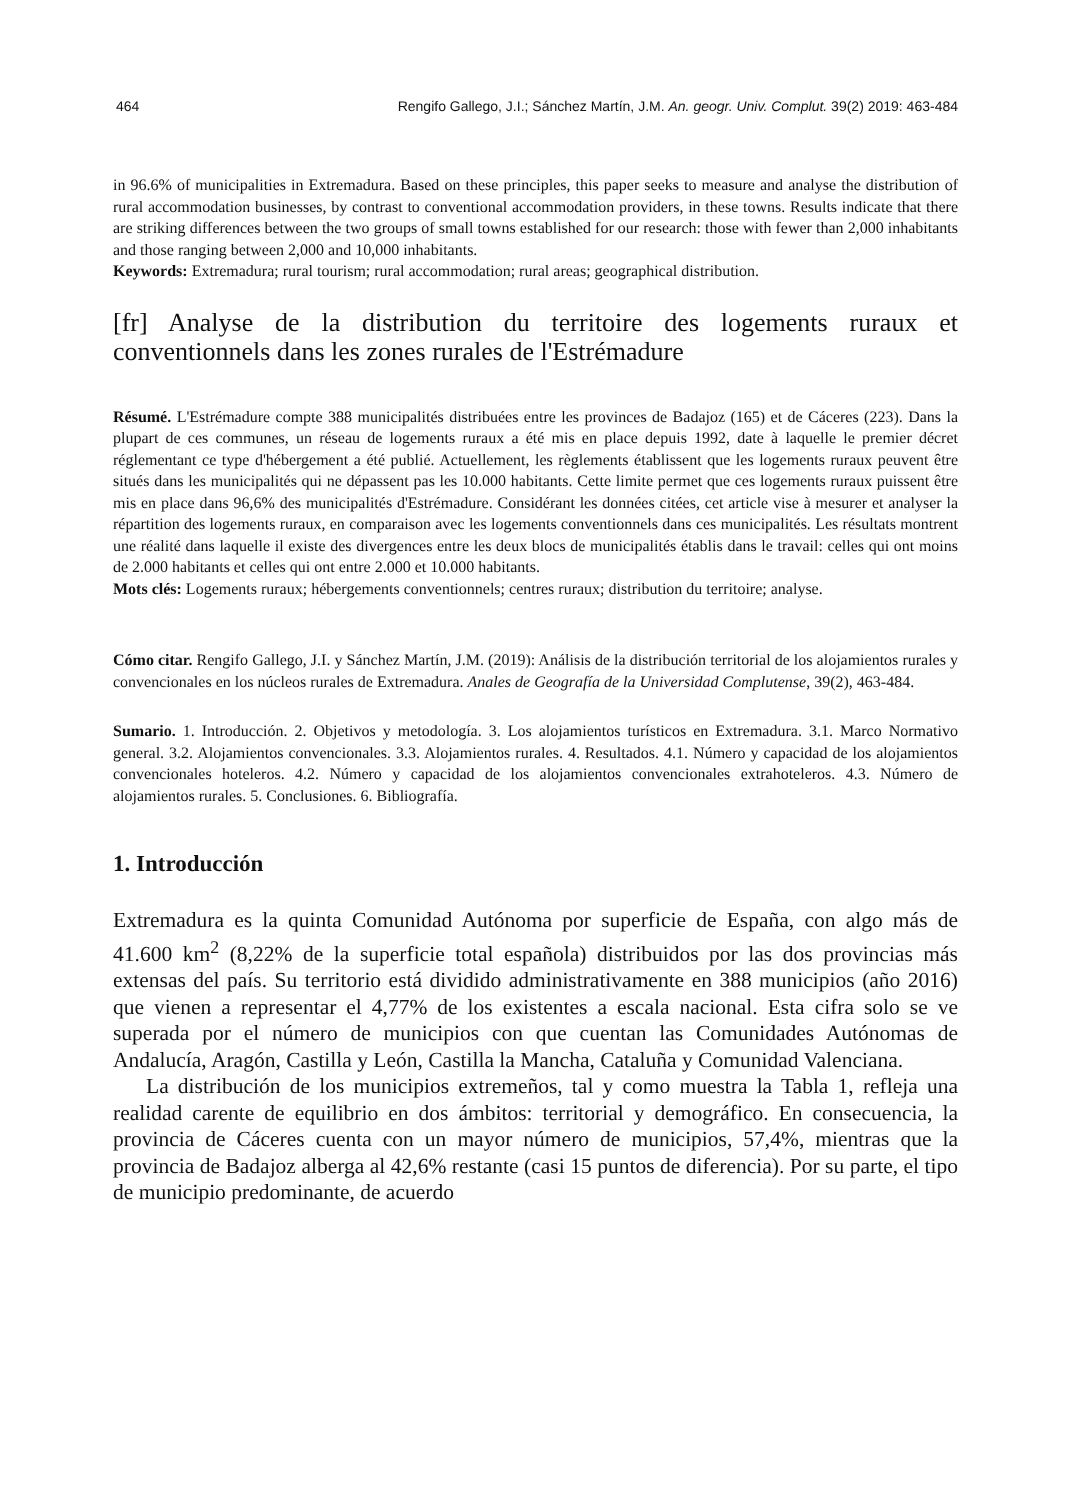464 Rengifo Gallego, J.I.; Sánchez Martín, J.M. An. geogr. Univ. Complut. 39(2) 2019: 463-484
in 96.6% of municipalities in Extremadura. Based on these principles, this paper seeks to measure and analyse the distribution of rural accommodation businesses, by contrast to conventional accommodation providers, in these towns. Results indicate that there are striking differences between the two groups of small towns established for our research: those with fewer than 2,000 inhabitants and those ranging between 2,000 and 10,000 inhabitants.
Keywords: Extremadura; rural tourism; rural accommodation; rural areas; geographical distribution.
[fr] Analyse de la distribution du territoire des logements ruraux et conventionnels dans les zones rurales de l'Estrémadure
Résumé. L'Estrémadure compte 388 municipalités distribuées entre les provinces de Badajoz (165) et de Cáceres (223). Dans la plupart de ces communes, un réseau de logements ruraux a été mis en place depuis 1992, date à laquelle le premier décret réglementant ce type d'hébergement a été publié. Actuellement, les règlements établissent que les logements ruraux peuvent être situés dans les municipalités qui ne dépassent pas les 10.000 habitants. Cette limite permet que ces logements ruraux puissent être mis en place dans 96,6% des municipalités d'Estrémadure. Considérant les données citées, cet article vise à mesurer et analyser la répartition des logements ruraux, en comparaison avec les logements conventionnels dans ces municipalités. Les résultats montrent une réalité dans laquelle il existe des divergences entre les deux blocs de municipalités établis dans le travail: celles qui ont moins de 2.000 habitants et celles qui ont entre 2.000 et 10.000 habitants.
Mots clés: Logements ruraux; hébergements conventionnels; centres ruraux; distribution du territoire; analyse.
Cómo citar. Rengifo Gallego, J.I. y Sánchez Martín, J.M. (2019): Análisis de la distribución territorial de los alojamientos rurales y convencionales en los núcleos rurales de Extremadura. Anales de Geografía de la Universidad Complutense, 39(2), 463-484.
Sumario. 1. Introducción. 2. Objetivos y metodología. 3. Los alojamientos turísticos en Extremadura. 3.1. Marco Normativo general. 3.2. Alojamientos convencionales. 3.3. Alojamientos rurales. 4. Resultados. 4.1. Número y capacidad de los alojamientos convencionales hoteleros. 4.2. Número y capacidad de los alojamientos convencionales extrahoteleros. 4.3. Número de alojamientos rurales. 5. Conclusiones. 6. Bibliografía.
1. Introducción
Extremadura es la quinta Comunidad Autónoma por superficie de España, con algo más de 41.600 km<sup>2</sup> (8,22% de la superficie total española) distribuidos por las dos provincias más extensas del país. Su territorio está dividido administrativamente en 388 municipios (año 2016) que vienen a representar el 4,77% de los existentes a escala nacional. Esta cifra solo se ve superada por el número de municipios con que cuentan las Comunidades Autónomas de Andalucía, Aragón, Castilla y León, Castilla la Mancha, Cataluña y Comunidad Valenciana.
La distribución de los municipios extremeños, tal y como muestra la Tabla 1, refleja una realidad carente de equilibrio en dos ámbitos: territorial y demográfico. En consecuencia, la provincia de Cáceres cuenta con un mayor número de municipios, 57,4%, mientras que la provincia de Badajoz alberga al 42,6% restante (casi 15 puntos de diferencia). Por su parte, el tipo de municipio predominante, de acuerdo